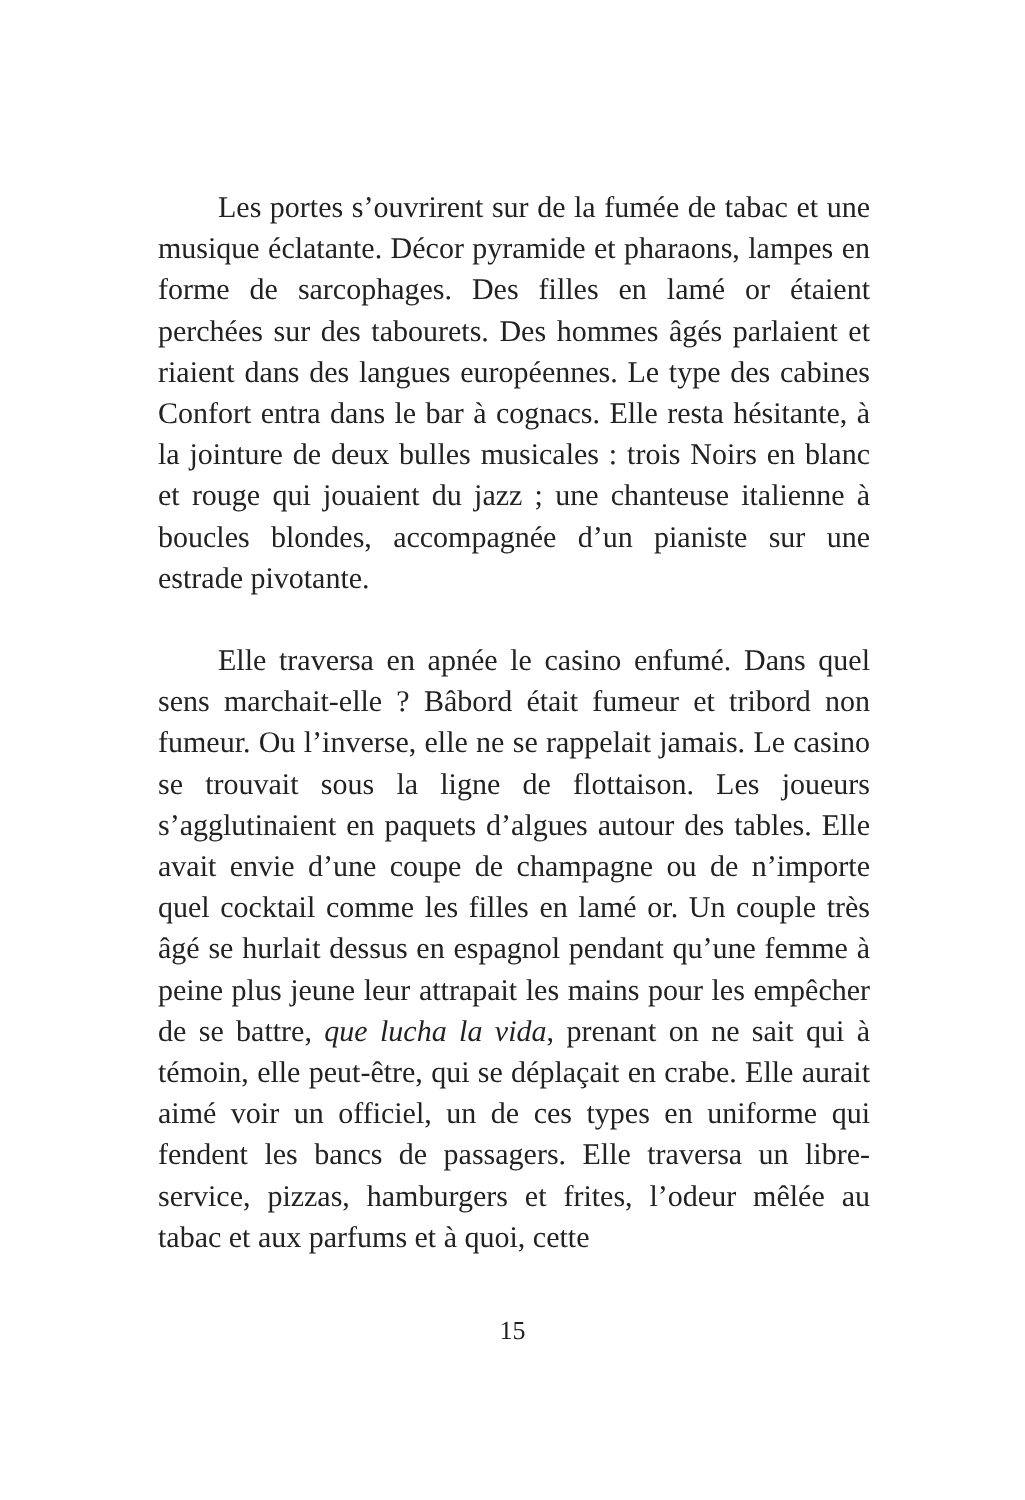Les portes s’ouvrirent sur de la fumée de tabac et une musique éclatante. Décor pyramide et pharaons, lampes en forme de sarcophages. Des filles en lamé or étaient perchées sur des tabourets. Des hommes âgés parlaient et riaient dans des langues européennes. Le type des cabines Confort entra dans le bar à cognacs. Elle resta hésitante, à la jointure de deux bulles musicales : trois Noirs en blanc et rouge qui jouaient du jazz ; une chanteuse italienne à boucles blondes, accompagnée d’un pianiste sur une estrade pivotante.
Elle traversa en apnée le casino enfumé. Dans quel sens marchait-elle ? Bâbord était fumeur et tribord non fumeur. Ou l’inverse, elle ne se rappelait jamais. Le casino se trouvait sous la ligne de flottaison. Les joueurs s’agglutinaient en paquets d’algues autour des tables. Elle avait envie d’une coupe de champagne ou de n’importe quel cocktail comme les filles en lamé or. Un couple très âgé se hurlait dessus en espagnol pendant qu’une femme à peine plus jeune leur attrapait les mains pour les empêcher de se battre, que lucha la vida, prenant on ne sait qui à témoin, elle peut-être, qui se déplaçait en crabe. Elle aurait aimé voir un officiel, un de ces types en uniforme qui fendent les bancs de passagers. Elle traversa un libre-service, pizzas, hamburgers et frites, l’odeur mêlée au tabac et aux parfums et à quoi, cette
15